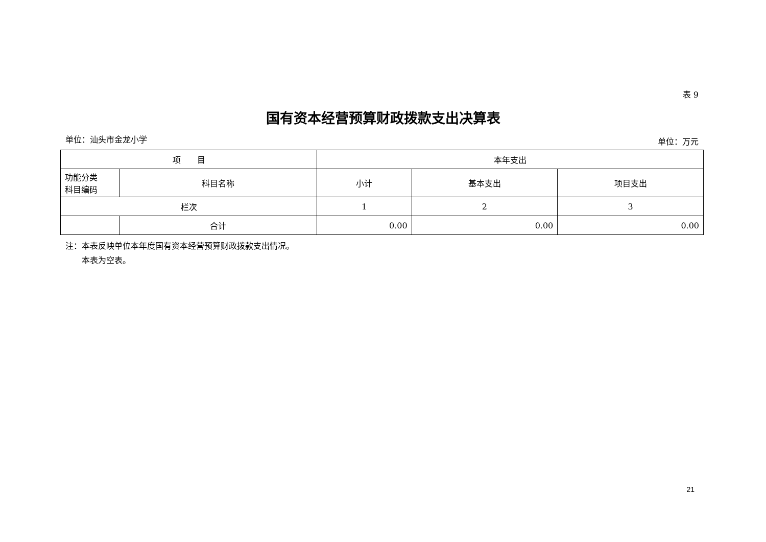表 9
国有资本经营预算财政拨款支出决算表
单位：汕头市金龙小学 单位：万元
| 项 目 | | 本年支出 | | |
| --- | --- | --- | --- | --- |
| 功能分类 科目编码 | 科目名称 | 小计 | 基本支出 | 项目支出 |
| 栏次 | | 1 | 2 | 3 |
| | 合计 | 0.00 | 0.00 | 0.00 |
注：本表反映单位本年度国有资本经营预算财政拨款支出情况。
　　本表为空表。
21